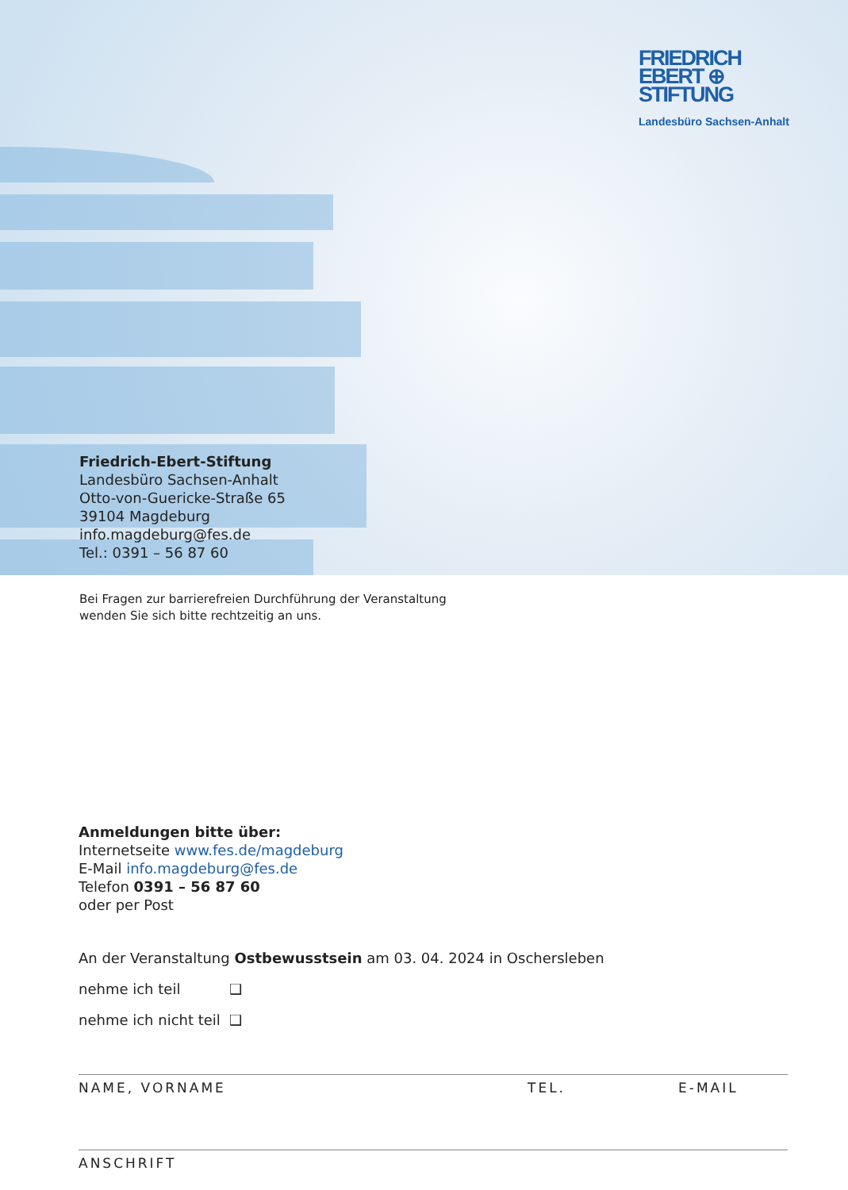FRIEDRICH
EBERT ⊕
STIFTUNG
Landesbüro Sachsen-Anhalt
Friedrich-Ebert-Stiftung
Landesbüro Sachsen-Anhalt
Otto-von-Guericke-Straße 65
39104 Magdeburg
info.magdeburg@fes.de
Tel.: 0391 – 56 87 60
Bei Fragen zur barrierefreien Durchführung der Veranstaltung
wenden Sie sich bitte rechtzeitig an uns.
Anmeldungen bitte über:
Internetseite www.fes.de/magdeburg
E-Mail info.magdeburg@fes.de
Telefon 0391 – 56 87 60
oder per Post
An der Veranstaltung Ostbewusstsein am 03. 04. 2024 in Oschersleben
nehme ich teil ❑
nehme ich nicht teil ❑
NAME, VORNAME TEL. E-MAIL
ANSCHRIFT